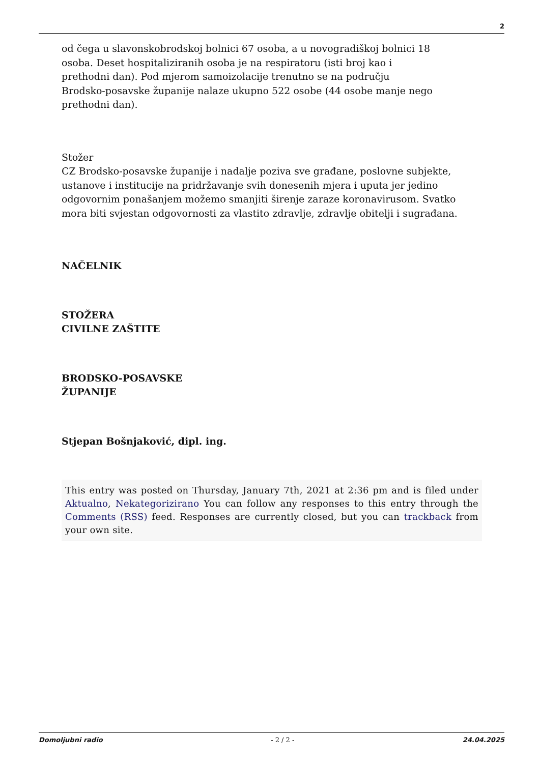2
od čega u slavonskobrodskoj bolnici 67 osoba, a u novogradiškoj bolnici 18
osoba. Deset hospitaliziranih osoba je na respiratoru (isti broj kao i
prethodni dan). Pod mjerom samoizolacije trenutno se na području
Brodsko-posavske županije nalaze ukupno 522 osobe (44 osobe manje nego
prethodni dan).
Stožer
CZ Brodsko-posavske županije i nadalje poziva sve građane, poslovne subjekte, ustanove i institucije na pridržavanje svih donesenih mjera i uputa jer jedino odgovornim ponašanjem možemo smanjiti širenje zaraze koronavirusom. Svatko mora biti svjestan odgovornosti za vlastito zdravlje, zdravlje obitelji i sugrađana.
NAČELNIK
STOŽERA
CIVILNE ZAŠTITE
BRODSKO-POSAVSKE
ŽUPANIJE
Stjepan Bošnjaković, dipl. ing.
This entry was posted on Thursday, January 7th, 2021 at 2:36 pm and is filed under Aktualno, Nekategorizirano You can follow any responses to this entry through the Comments (RSS) feed. Responses are currently closed, but you can trackback from your own site.
Domoljubni radio - 2 / 2 - 24.04.2025